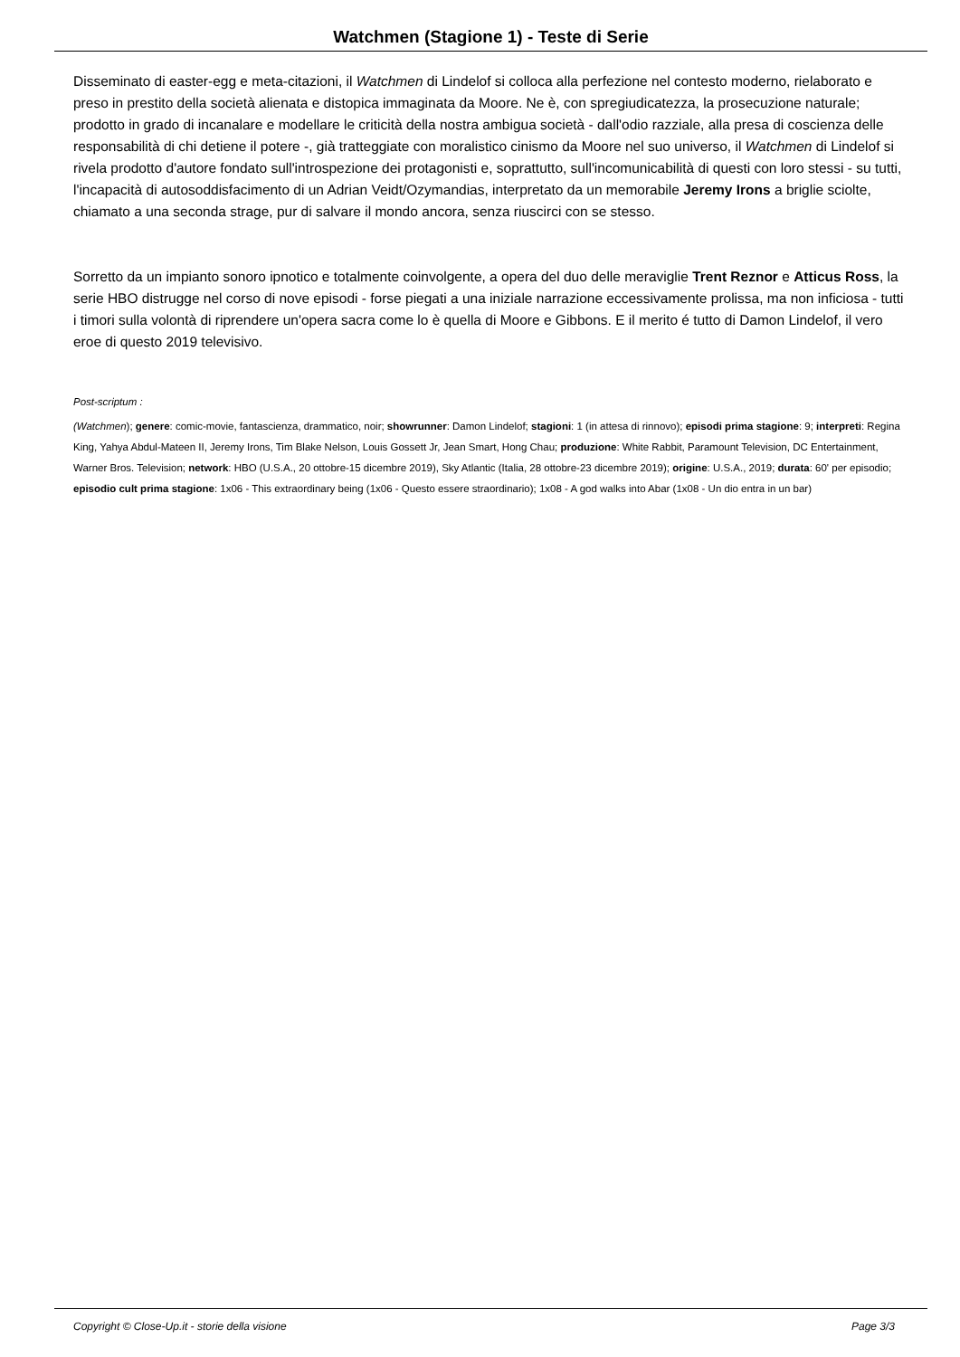Watchmen (Stagione 1) - Teste di Serie
Disseminato di easter-egg e meta-citazioni, il Watchmen di Lindelof si colloca alla perfezione nel contesto moderno, rielaborato e preso in prestito della società alienata e distopica immaginata da Moore. Ne è, con spregiudicatezza, la prosecuzione naturale; prodotto in grado di incanalare e modellare le criticità della nostra ambigua società - dall'odio razziale, alla presa di coscienza delle responsabilità di chi detiene il potere -, già tratteggiate con moralistico cinismo da Moore nel suo universo, il Watchmen di Lindelof si rivela prodotto d'autore fondato sull'introspezione dei protagonisti e, soprattutto, sull'incomunicabilità di questi con loro stessi - su tutti, l'incapacità di autosoddisfacimento di un Adrian Veidt/Ozymandias, interpretato da un memorabile Jeremy Irons a briglie sciolte, chiamato a una seconda strage, pur di salvare il mondo ancora, senza riuscirci con se stesso.
Sorretto da un impianto sonoro ipnotico e totalmente coinvolgente, a opera del duo delle meraviglie Trent Reznor e Atticus Ross, la serie HBO distrugge nel corso di nove episodi - forse piegati a una iniziale narrazione eccessivamente prolissa, ma non inficiosa - tutti i timori sulla volontà di riprendere un'opera sacra come lo è quella di Moore e Gibbons. E il merito é tutto di Damon Lindelof, il vero eroe di questo 2019 televisivo.
Post-scriptum :
(Watchmen); genere: comic-movie, fantascienza, drammatico, noir; showrunner: Damon Lindelof; stagioni: 1 (in attesa di rinnovo); episodi prima stagione: 9; interpreti: Regina King, Yahya Abdul-Mateen II, Jeremy Irons, Tim Blake Nelson, Louis Gossett Jr, Jean Smart, Hong Chau; produzione: White Rabbit, Paramount Television, DC Entertainment, Warner Bros. Television; network: HBO (U.S.A., 20 ottobre-15 dicembre 2019), Sky Atlantic (Italia, 28 ottobre-23 dicembre 2019); origine: U.S.A., 2019; durata: 60' per episodio; episodio cult prima stagione: 1x06 - This extraordinary being (1x06 - Questo essere straordinario); 1x08 - A god walks into Abar (1x08 - Un dio entra in un bar)
Copyright © Close-Up.it - storie della visione Page 3/3